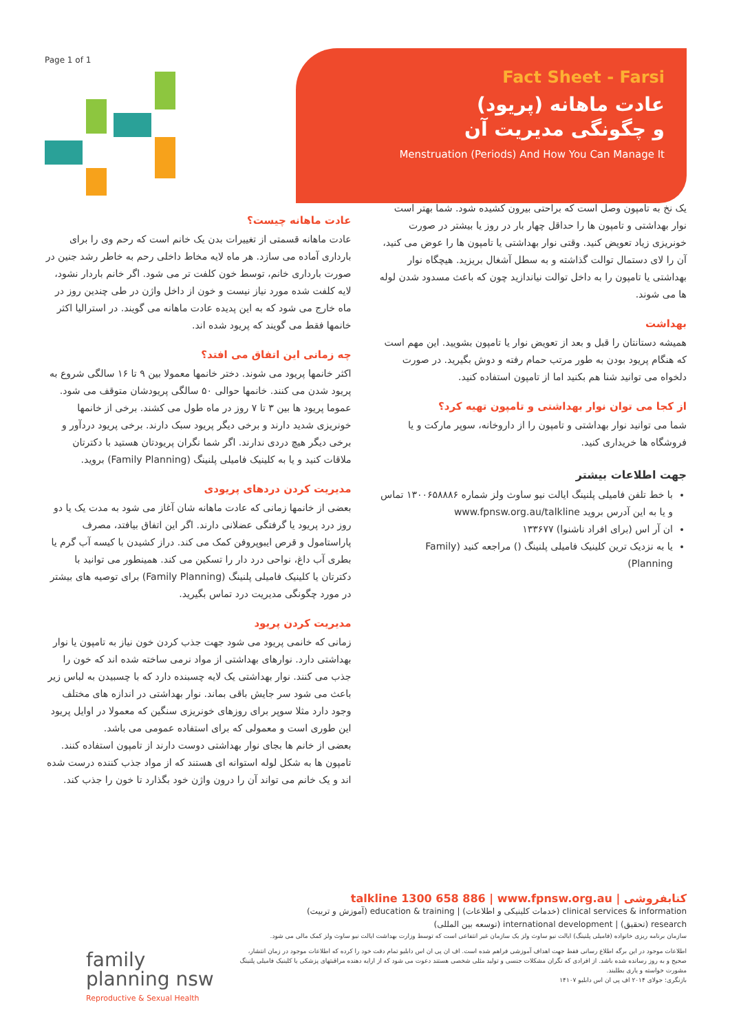Page 1 of 1
Fact Sheet - Farsi
عادت ماهانه (پریود)
و چگونگی مدیریت آن
Menstruation (Periods) And How You Can Manage It
عادت ماهانه چیست؟
عادت ماهانه قسمتی از تغییرات بدن یک خانم است که رحم وی را برای بارداری آماده می سازد. هر ماه لایه مخاط داخلی رحم به خاطر رشد جنین در صورت بارداری خانم، توسط خون کلفت تر می شود. اگر خانم باردار نشود، لایه کلفت شده مورد نیاز نیست و خون از داخل واژن در طی چندین روز در ماه خارج می شود که به این پدیده عادت ماهانه می گویند. در استرالیا اکثر خانمها فقط می گویند که پریود شده اند.
چه زمانی این اتفاق می افتد؟
اکثر خانمها پریود می شوند. دختر خانمها معمولا بین ۹ تا ۱۶ سالگی شروع به پریود شدن می کنند. خانمها حوالی ۵۰ سالگی پریودشان متوقف می شود. عموما پریود ها بین ۳ تا ۷ روز در ماه طول می کشند. برخی از خانمها خونریزی شدید دارند و برخی دیگر پریود سبک دارند. برخی پریود دردآور و برخی دیگر هیچ دردی ندارند. اگر شما نگران پریودتان هستید با دکترتان ملاقات کنید و یا به کلینیک فامیلی پلنینگ (Family Planning) بروید.
مدیریت کردن دردهای پریودی
بعضی از خانمها زمانی که عادت ماهانه شان آغاز می شود به مدت یک یا دو روز درد پریود یا گرفتگی عضلانی دارند. اگر این اتفاق بیافتد، مصرف پاراستامول و قرص ایبوپروفن کمک می کند. دراز کشیدن با کیسه آب گرم یا بطری آب داغ، نواحی درد دار را تسکین می کند. همینطور می توانید با دکترتان یا کلینیک فامیلی پلنینگ (Family Planning) برای توصیه های بیشتر در مورد چگونگی مدیریت درد تماس بگیرید.
مدیریت کردن پریود
زمانی که خانمی پریود می شود جهت جذب کردن خون نیاز به تامپون یا نوار بهداشتی دارد. نوارهای بهداشتی از مواد نرمی ساخته شده اند که خون را جذب می کنند. نوار بهداشتی یک لایه چسبنده دارد که با چسبیدن به لباس زیر باعث می شود سر جایش باقی بماند. نوار بهداشتی در اندازه های مختلف وجود دارد مثلا سوپر برای روزهای خونریزی سنگین که معمولا در اوایل پریود این طوری است و معمولی که برای استفاده عمومی می باشد.
بعضی از خانم ها بجای نوار بهداشتی دوست دارند از تامپون استفاده کنند. تامپون ها به شکل لوله استوانه ای هستند که از مواد جذب کننده درست شده اند و یک خانم می تواند آن را درون واژن خود بگذارد تا خون را جذب کند.
یک نخ به تامپون وصل است که براحتی بیرون کشیده شود. شما بهتر است نوار بهداشتی و تامپون ها را حداقل چهار بار در روز یا بیشتر در صورت خونریزی زیاد تعویض کنید. وقتی نوار بهداشتی یا تامپون ها را عوض می کنید، آن را لای دستمال توالت گذاشته و به سطل آشغال بریزید. هیچگاه نوار بهداشتی یا تامپون را به داخل توالت نیاندازید چون که باعث مسدود شدن لوله ها می شوند.
بهداشت
همیشه دستانتان را قبل و بعد از تعویض نوار یا تامپون بشویید. این مهم است که هنگام پریود بودن به طور مرتب حمام رفته و دوش بگیرید. در صورت دلخواه می توانید شنا هم بکنید اما از تامپون استفاده کنید.
از کجا می توان نوار بهداشتی و تامپون تهیه کرد؟
شما می توانید نوار بهداشتی و تامپون را از داروخانه، سوپر مارکت و یا فروشگاه ها خریداری کنید.
جهت اطلاعات بیشتر
با خط تلفن فامیلی پلنینگ ایالت نیو ساوث ولز شماره ۱۳۰۰۶۵۸۸۸۶ تماس و یا به این آدرس بروید www.fpnsw.org.au/talkline
ان آر اس (برای افراد ناشنوا) ۱۳۳۶۷۷
یا به نزدیک ترین کلینیک فامیلی پلنینگ () مراجعه کنید (Family Planning)
کتابفروشی | talkline 1300 658 886 | www.fpnsw.org.au
clinical services & information (خدمات کلینیکی و اطلاعات) | education & training (آموزش و تربیت)
research (تحقیق) | international development (توسعه بین المللی)
سازمان برنامه ریزی خانواده (فامیلی پلنینگ) ایالت نیو ساوث ولز یک سازمان غیر انتفاعی است که توسط وزارت بهداشت ایالت نیو ساوث ولز کمک مالی می شود.
اطلاعات موجود در این برگه اطلاع رسانی فقط جهت اهداف آموزشی فراهم شده است. اف ان پی ان اس دابلیو تمام دقت خود را کرده که اطلاعات موجود در زمان انتشار، صحیح و به روز رسانده شده باشد. از افرادی که نگران مشکلات جنسی و تولید مثلی شخصی هستند دعوت می شود که از ارایه دهنده مراقبتهای پزشکی یا کلینیک فامیلی پلنینگ مشورت خواسته و یاری بطلبند.
بازنگری: جولای ۲۰۱۴ اف پی ان اس دابلیو ۱۴۱۰۷
family
planning nsw
Reproductive & Sexual Health